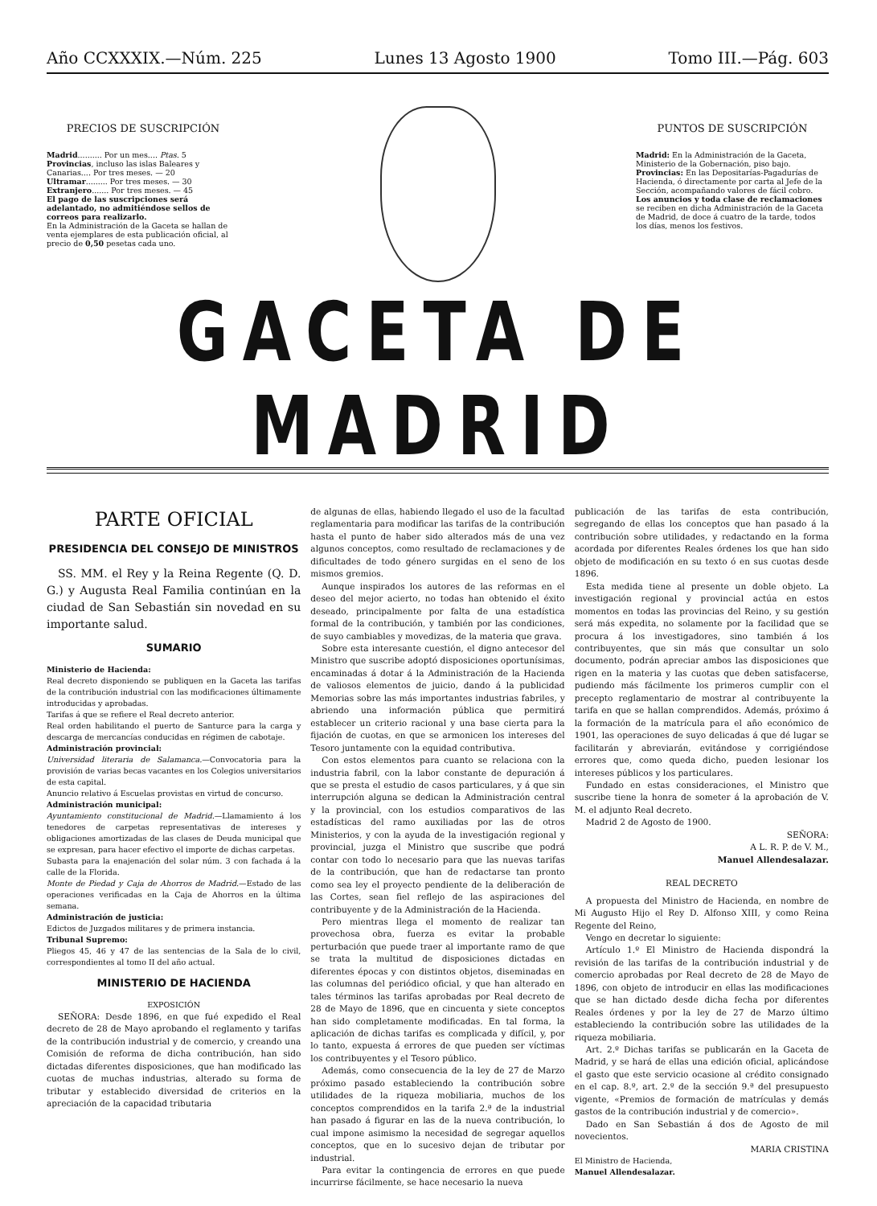Año CCXXXIX.—Núm. 225 Lunes 13 Agosto 1900 Tomo III.—Pág. 603
PRECIOS DE SUSCRIPCIÓN
Madrid.......... Por un mes.... Ptas. 5
Provincias, incluso las islas Baleares y Canarias.... Por tres meses. — 20
Ultramar......... Por tres meses. — 30
Extranjero....... Por tres meses. — 45
El pago de las suscripciones será adelantado, no admitiéndose sellos de correos para realizarlo.
En la Administración de la Gaceta se hallan de venta ejemplares de esta publicación oficial, al precio de 0,50 pesetas cada uno.
PUNTOS DE SUSCRIPCIÓN
Madrid: En la Administración de la Gaceta, Ministerio de la Gobernación, piso bajo.
Provincias: En las Depositarías-Pagadurías de Hacienda, ó directamente por carta al Jefe de la Sección, acompañando valores de fácil cobro.
Los anuncios y toda clase de reclamaciones se reciben en dicha Administración de la Gaceta de Madrid, de doce á cuatro de la tarde, todos los días, menos los festivos.
GACETA DE MADRID
PARTE OFICIAL
PRESIDENCIA DEL CONSEJO DE MINISTROS
SS. MM. el Rey y la Reina Regente (Q. D. G.) y Augusta Real Familia continúan en la ciudad de San Sebastián sin novedad en su importante salud.
SUMARIO
Ministerio de Hacienda:
Real decreto disponiendo se publiquen en la Gaceta las tarifas de la contribución industrial con las modificaciones últimamente introducidas y aprobadas.
Tarifas á que se refiere el Real decreto anterior.
Real orden habilitando el puerto de Santurce para la carga y descarga de mercancías conducidas en régimen de cabotaje.
Administración provincial:
Universidad literaria de Salamanca.—Convocatoria para la provisión de varias becas vacantes en los Colegios universitarios de esta capital.
Anuncio relativo á Escuelas provistas en virtud de concurso.
Administración municipal:
Ayuntamiento constitucional de Madrid.—Llamamiento á los tenedores de carpetas representativas de intereses y obligaciones amortizadas de las clases de Deuda municipal que se expresan, para hacer efectivo el importe de dichas carpetas.
Subasta para la enajenación del solar núm. 3 con fachada á la calle de la Florida.
Monte de Piedad y Caja de Ahorros de Madrid.—Estado de las operaciones verificadas en la Caja de Ahorros en la última semana.
Administración de justicia:
Edictos de Juzgados militares y de primera instancia.
Tribunal Supremo:
Pliegos 45, 46 y 47 de las sentencias de la Sala de lo civil, correspondientes al tomo II del año actual.
MINISTERIO DE HACIENDA
EXPOSICIÓN
SEÑORA: Desde 1896, en que fué expedido el Real decreto de 28 de Mayo aprobando el reglamento y tarifas de la contribución industrial y de comercio, y creando una Comisión de reforma de dicha contribución, han sido dictadas diferentes disposiciones, que han modificado las cuotas de muchas industrias, alterado su forma de tributar y establecido diversidad de criterios en la apreciación de la capacidad tributaria
de algunas de ellas, habiendo llegado el uso de la facultad reglamentaria para modificar las tarifas de la contribución hasta el punto de haber sido alterados más de una vez algunos conceptos, como resultado de reclamaciones y de dificultades de todo género surgidas en el seno de los mismos gremios.
Aunque inspirados los autores de las reformas en el deseo del mejor acierto, no todas han obtenido el éxito deseado, principalmente por falta de una estadística formal de la contribución, y también por las condiciones, de suyo cambiables y movedizas, de la materia que grava.
Sobre esta interesante cuestión, el digno antecesor del Ministro que suscribe adoptó disposiciones oportunísimas, encaminadas á dotar á la Administración de la Hacienda de valiosos elementos de juicio, dando á la publicidad Memorias sobre las más importantes industrias fabriles, y abriendo una información pública que permitirá establecer un criterio racional y una base cierta para la fijación de cuotas, en que se armonicen los intereses del Tesoro juntamente con la equidad contributiva.
Con estos elementos para cuanto se relaciona con la industria fabril, con la labor constante de depuración á que se presta el estudio de casos particulares, y á que sin interrupción alguna se dedican la Administración central y la provincial, con los estudios comparativos de las estadísticas del ramo auxiliadas por las de otros Ministerios, y con la ayuda de la investigación regional y provincial, juzga el Ministro que suscribe que podrá contar con todo lo necesario para que las nuevas tarifas de la contribución, que han de redactarse tan pronto como sea ley el proyecto pendiente de la deliberación de las Cortes, sean fiel reflejo de las aspiraciones del contribuyente y de la Administración de la Hacienda.
Pero mientras llega el momento de realizar tan provechosa obra, fuerza es evitar la probable perturbación que puede traer al importante ramo de que se trata la multitud de disposiciones dictadas en diferentes épocas y con distintos objetos, diseminadas en las columnas del periódico oficial, y que han alterado en tales términos las tarifas aprobadas por Real decreto de 28 de Mayo de 1896, que en cincuenta y siete conceptos han sido completamente modificadas. En tal forma, la aplicación de dichas tarifas es complicada y difícil, y, por lo tanto, expuesta á errores de que pueden ser víctimas los contribuyentes y el Tesoro público.
Además, como consecuencia de la ley de 27 de Marzo próximo pasado estableciendo la contribución sobre utilidades de la riqueza mobiliaria, muchos de los conceptos comprendidos en la tarifa 2.ª de la industrial han pasado á figurar en las de la nueva contribución, lo cual impone asimismo la necesidad de segregar aquellos conceptos, que en lo sucesivo dejan de tributar por industrial.
Para evitar la contingencia de errores en que puede incurrirse fácilmente, se hace necesario la nueva
publicación de las tarifas de esta contribución, segregando de ellas los conceptos que han pasado á la contribución sobre utilidades, y redactando en la forma acordada por diferentes Reales órdenes los que han sido objeto de modificación en su texto ó en sus cuotas desde 1896.
Esta medida tiene al presente un doble objeto. La investigación regional y provincial actúa en estos momentos en todas las provincias del Reino, y su gestión será más expedita, no solamente por la facilidad que se procura á los investigadores, sino también á los contribuyentes, que sin más que consultar un solo documento, podrán apreciar ambos las disposiciones que rigen en la materia y las cuotas que deben satisfacerse, pudiendo más fácilmente los primeros cumplir con el precepto reglamentario de mostrar al contribuyente la tarifa en que se hallan comprendidos. Además, próximo á la formación de la matrícula para el año económico de 1901, las operaciones de suyo delicadas á que dé lugar se facilitarán y abreviarán, evitándose y corrigiéndose errores que, como queda dicho, pueden lesionar los intereses públicos y los particulares.
Fundado en estas consideraciones, el Ministro que suscribe tiene la honra de someter á la aprobación de V. M. el adjunto Real decreto.
Madrid 2 de Agosto de 1900.
SEÑORA:
A L. R. P. de V. M.,
Manuel Allendesalazar.
REAL DECRETO
A propuesta del Ministro de Hacienda, en nombre de Mi Augusto Hijo el Rey D. Alfonso XIII, y como Reina Regente del Reino,
Vengo en decretar lo siguiente:
Artículo 1.º El Ministro de Hacienda dispondrá la revisión de las tarifas de la contribución industrial y de comercio aprobadas por Real decreto de 28 de Mayo de 1896, con objeto de introducir en ellas las modificaciones que se han dictado desde dicha fecha por diferentes Reales órdenes y por la ley de 27 de Marzo último estableciendo la contribución sobre las utilidades de la riqueza mobiliaria.
Art. 2.º Dichas tarifas se publicarán en la Gaceta de Madrid, y se hará de ellas una edición oficial, aplicándose el gasto que este servicio ocasione al crédito consignado en el cap. 8.º, art. 2.º de la sección 9.ª del presupuesto vigente, «Premios de formación de matrículas y demás gastos de la contribución industrial y de comercio».
Dado en San Sebastián á dos de Agosto de mil novecientos.
MARIA CRISTINA
El Ministro de Hacienda,
Manuel Allendesalazar.